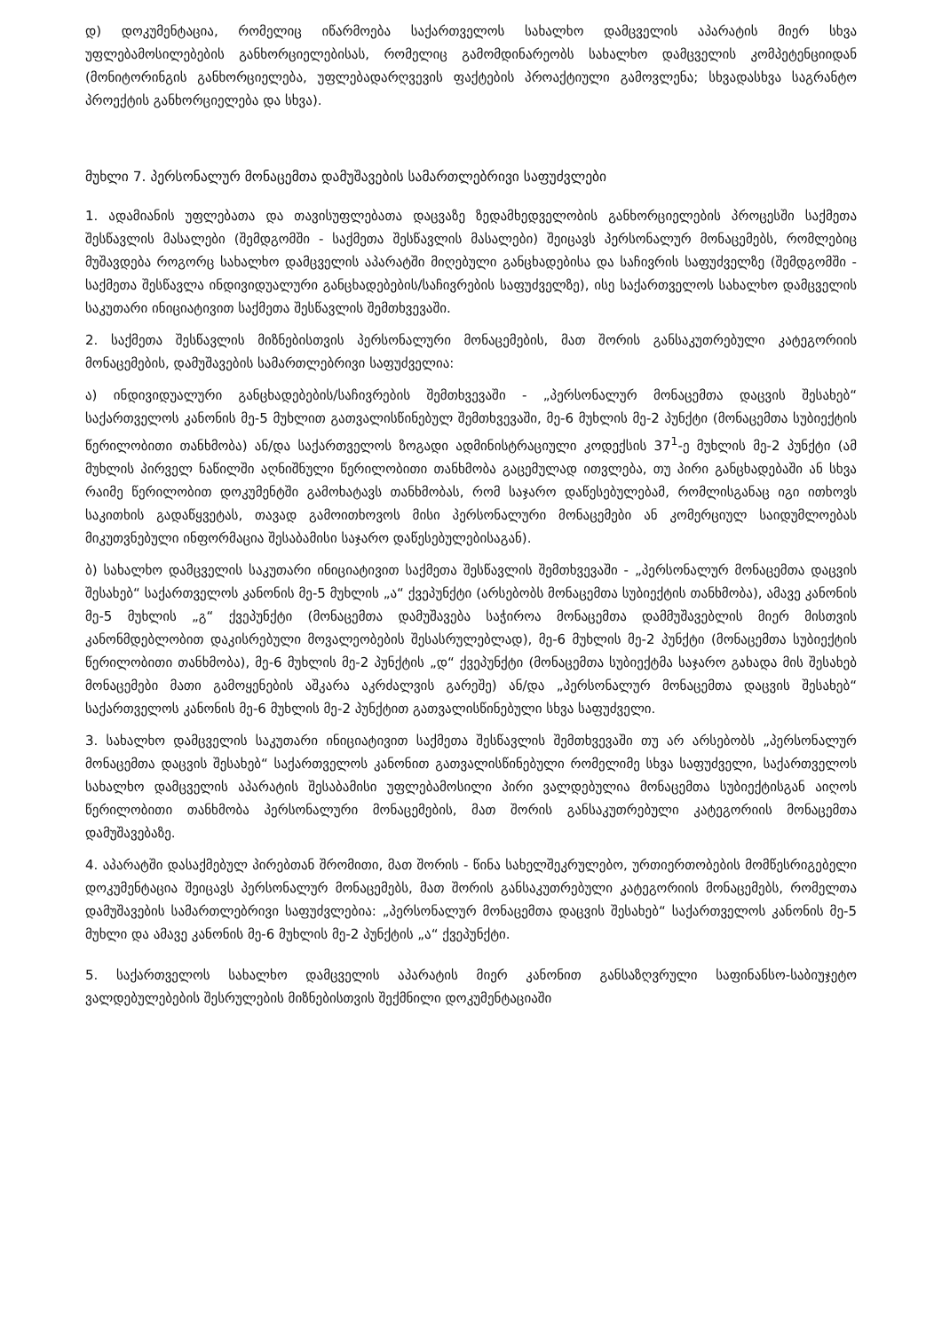დ) დოკუმენტაცია, რომელიც იწარმოება საქართველოს სახალხო დამცველის აპარატის მიერ სხვა უფლებამოსილებების განხორციელებისას, რომელიც გამომდინარეობს სახალხო დამცველის კომპეტენციიდან (მონიტორინგის განხორციელება, უფლებადარღვევის ფაქტების პროაქტიული გამოვლენა; სხვადასხვა საგრანტო პროექტის განხორციელება და სხვა).
მუხლი 7. პერსონალურ მონაცემთა დამუშავების სამართლებრივი საფუძვლები
1. ადამიანის უფლებათა და თავისუფლებათა დაცვაზე ზედამხედველობის განხორციელების პროცესში საქმეთა შესწავლის მასალები (შემდგომში - საქმეთა შესწავლის მასალები) შეიცავს პერსონალურ მონაცემებს, რომლებიც მუშავდება როგორც სახალხო დამცველის აპარატში მიღებული განცხადებისა და საჩივრის საფუძველზე (შემდგომში - საქმეთა შესწავლა ინდივიდუალური განცხადებების/საჩივრების საფუძველზე), ისე საქართველოს სახალხო დამცველის საკუთარი ინიციატივით საქმეთა შესწავლის შემთხვევაში.
2. საქმეთა შესწავლის მიზნებისთვის პერსონალური მონაცემების, მათ შორის განსაკუთრებული კატეგორიის მონაცემების, დამუშავების სამართლებრივი საფუძველია:
ა) ინდივიდუალური განცხადებების/საჩივრების შემთხვევაში - „პერსონალურ მონაცემთა დაცვის შესახებ“ საქართველოს კანონის მე-5 მუხლით გათვალისწინებულ შემთხვევაში, მე-6 მუხლის მე-2 პუნქტი (მონაცემთა სუბიექტის წერილობითი თანხმობა) ან/და საქართველოს ზოგადი ადმინისტრაციული კოდექსის 37<sup>1</sup>-ე მუხლის მე-2 პუნქტი (ამ მუხლის პირველ ნაწილში აღნიშნული წერილობითი თანხმობა გაცემულად ითვლება, თუ პირი განცხადებაში ან სხვა რაიმე წერილობით დოკუმენტში გამოხატავს თანხმობას, რომ საჯარო დაწესებულებამ, რომლისგანაც იგი ითხოვს საკითხის გადაწყვეტას, თავად გამოითხოვოს მისი პერსონალური მონაცემები ან კომერციულ საიდუმლოებას მიკუთვნებული ინფორმაცია შესაბამისი საჯარო დაწესებულებისაგან).
ბ) სახალხო დამცველის საკუთარი ინიციატივით საქმეთა შესწავლის შემთხვევაში - „პერსონალურ მონაცემთა დაცვის შესახებ“ საქართველოს კანონის მე-5 მუხლის „ა“ ქვეპუნქტი (არსებობს მონაცემთა სუბიექტის თანხმობა), ამავე კანონის მე-5 მუხლის „გ“ ქვეპუნქტი (მონაცემთა დამუშავება საჭიროა მონაცემთა დამმუშავებლის მიერ მისთვის კანონმდებლობით დაკისრებული მოვალეობების შესასრულებლად), მე-6 მუხლის მე-2 პუნქტი (მონაცემთა სუბიექტის წერილობითი თანხმობა), მე-6 მუხლის მე-2 პუნქტის „დ“ ქვეპუნქტი (მონაცემთა სუბიექტმა საჯარო გახადა მის შესახებ მონაცემები მათი გამოყენების აშკარა აკრძალვის გარეშე) ან/და „პერსონალურ მონაცემთა დაცვის შესახებ“ საქართველოს კანონის მე-6 მუხლის მე-2 პუნქტით გათვალისწინებული სხვა საფუძველი.
3. სახალხო დამცველის საკუთარი ინიციატივით საქმეთა შესწავლის შემთხვევაში თუ არ არსებობს „პერსონალურ მონაცემთა დაცვის შესახებ“ საქართველოს კანონით გათვალისწინებული რომელიმე სხვა საფუძველი, საქართველოს სახალხო დამცველის აპარატის შესაბამისი უფლებამოსილი პირი ვალდებულია მონაცემთა სუბიექტისგან აიღოს წერილობითი თანხმობა პერსონალური მონაცემების, მათ შორის განსაკუთრებული კატეგორიის მონაცემთა დამუშავებაზე.
4. აპარატში დასაქმებულ პირებთან შრომითი, მათ შორის - წინა სახელშეკრულებო, ურთიერთობების მომწესრიგებელი დოკუმენტაცია შეიცავს პერსონალურ მონაცემებს, მათ შორის განსაკუთრებული კატეგორიის მონაცემებს, რომელთა დამუშავების სამართლებრივი საფუძვლებია: „პერსონალურ მონაცემთა დაცვის შესახებ“ საქართველოს კანონის მე-5 მუხლი და ამავე კანონის მე-6 მუხლის მე-2 პუნქტის „ა“ ქვეპუნქტი.
5. საქართველოს სახალხო დამცველის აპარატის მიერ კანონით განსაზღვრული საფინანსო-საბიუჯეტო ვალდებულებების შესრულების მიზნებისთვის შექმნილი დოკუმენტაციაში